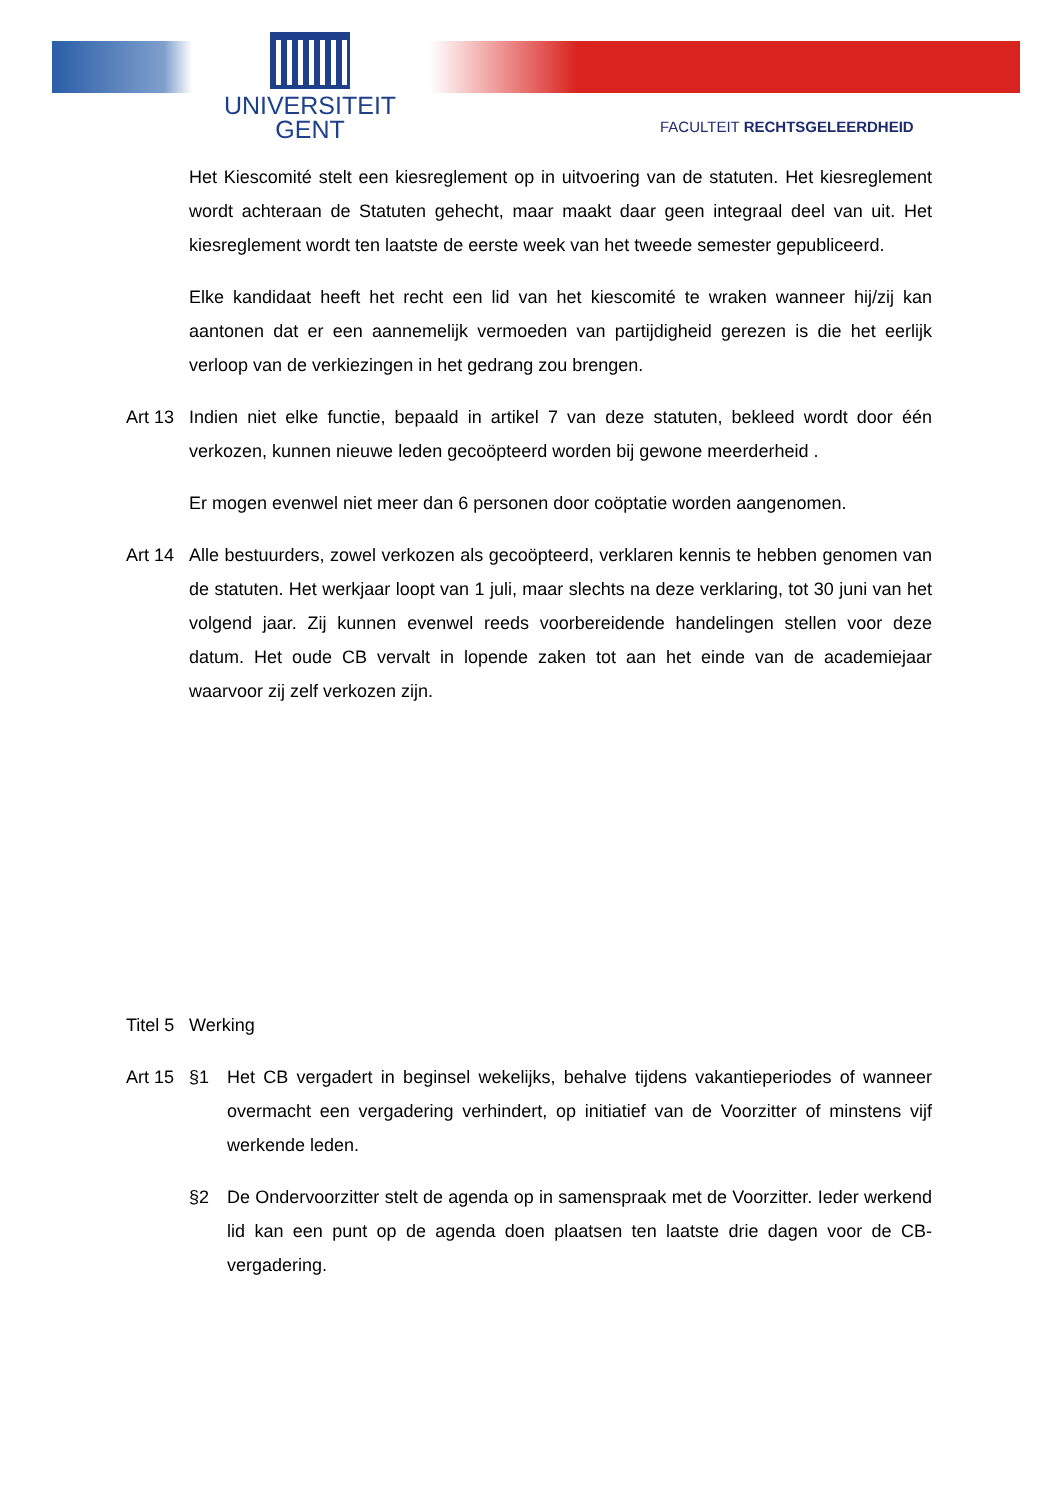UNIVERSITEIT
GENT
FACULTEIT RECHTSGELEERDHEID
Het Kiescomité stelt een kiesreglement op in uitvoering van de statuten. Het kiesreglement wordt achteraan de Statuten gehecht, maar maakt daar geen integraal deel van uit. Het kiesreglement wordt ten laatste de eerste week van het tweede semester gepubliceerd.
Elke kandidaat heeft het recht een lid van het kiescomité te wraken wanneer hij/zij kan aantonen dat er een aannemelijk vermoeden van partijdigheid gerezen is die het eerlijk verloop van de verkiezingen in het gedrang zou brengen.
Art 13
Indien niet elke functie, bepaald in artikel 7 van deze statuten, bekleed wordt door één verkozen, kunnen nieuwe leden gecoöpteerd worden bij gewone meerderheid .
Er mogen evenwel niet meer dan 6 personen door coöptatie worden aangenomen.
Art 14
Alle bestuurders, zowel verkozen als gecoöpteerd, verklaren kennis te hebben genomen van de statuten. Het werkjaar loopt van 1 juli, maar slechts na deze verklaring, tot 30 juni van het volgend jaar. Zij kunnen evenwel reeds voorbereidende handelingen stellen voor deze datum. Het oude CB vervalt in lopende zaken tot aan het einde van de academiejaar waarvoor zij zelf verkozen zijn.
Titel 5
Werking
Art 15
§1 Het CB vergadert in beginsel wekelijks, behalve tijdens vakantieperiodes of wanneer overmacht een vergadering verhindert, op initiatief van de Voorzitter of minstens vijf werkende leden.
§2 De Ondervoorzitter stelt de agenda op in samenspraak met de Voorzitter. Ieder werkend lid kan een punt op de agenda doen plaatsen ten laatste drie dagen voor de CB-vergadering.